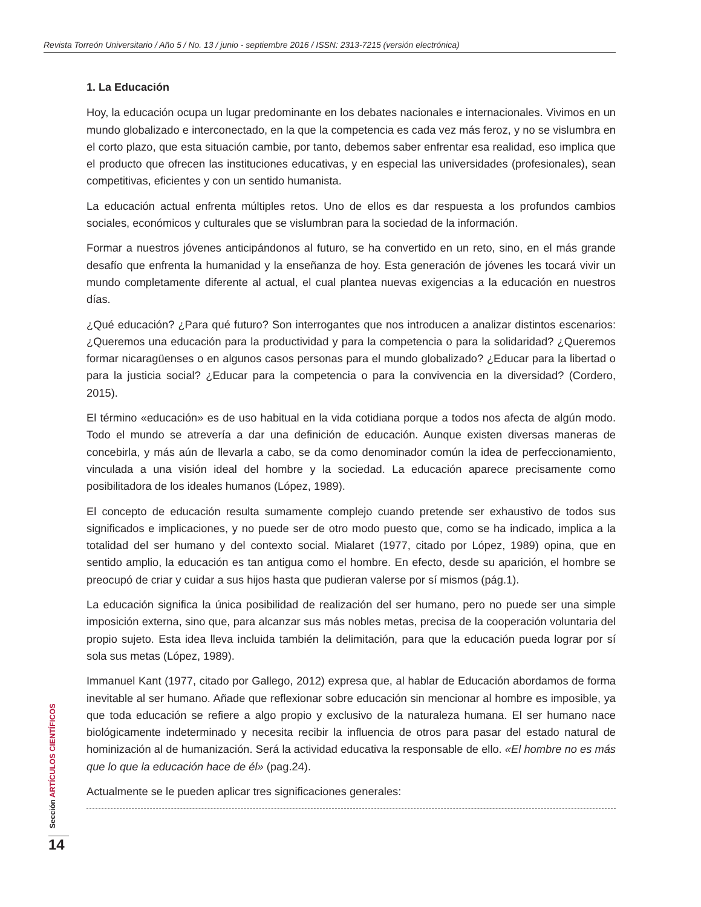Revista Torreón Universitario / Año 5 / No. 13 / junio - septiembre 2016 / ISSN: 2313-7215 (versión electrónica)
1. La Educación
Hoy, la educación ocupa un lugar predominante en los debates nacionales e internacionales. Vivimos en un mundo globalizado e interconectado, en la que la competencia es cada vez más feroz, y no se vislumbra en el corto plazo, que esta situación cambie, por tanto, debemos saber enfrentar esa realidad, eso implica que el producto que ofrecen las instituciones educativas, y en especial las universidades (profesionales), sean competitivas, eficientes y con un sentido humanista.
La educación actual enfrenta múltiples retos. Uno de ellos es dar respuesta a los profundos cambios sociales, económicos y culturales que se vislumbran para la sociedad de la información.
Formar a nuestros jóvenes anticipándonos al futuro, se ha convertido en un reto, sino, en el más grande desafío que enfrenta la humanidad y la enseñanza de hoy. Esta generación de jóvenes les tocará vivir un mundo completamente diferente al actual, el cual plantea nuevas exigencias a la educación en nuestros días.
¿Qué educación? ¿Para qué futuro? Son interrogantes que nos introducen a analizar distintos escenarios: ¿Queremos una educación para la productividad y para la competencia o para la solidaridad? ¿Queremos formar nicaragüenses o en algunos casos personas para el mundo globalizado? ¿Educar para la libertad o para la justicia social? ¿Educar para la competencia o para la convivencia en la diversidad? (Cordero, 2015).
El término «educación» es de uso habitual en la vida cotidiana porque a todos nos afecta de algún modo. Todo el mundo se atrevería a dar una definición de educación. Aunque existen diversas maneras de concebirla, y más aún de llevarla a cabo, se da como denominador común la idea de perfeccionamiento, vinculada a una visión ideal del hombre y la sociedad. La educación aparece precisamente como posibilitadora de los ideales humanos (López, 1989).
El concepto de educación resulta sumamente complejo cuando pretende ser exhaustivo de todos sus significados e implicaciones, y no puede ser de otro modo puesto que, como se ha indicado, implica a la totalidad del ser humano y del contexto social. Mialaret (1977, citado por López, 1989) opina, que en sentido amplio, la educación es tan antigua como el hombre. En efecto, desde su aparición, el hombre se preocupó de criar y cuidar a sus hijos hasta que pudieran valerse por sí mismos (pág.1).
La educación significa la única posibilidad de realización del ser humano, pero no puede ser una simple imposición externa, sino que, para alcanzar sus más nobles metas, precisa de la cooperación voluntaria del propio sujeto. Esta idea lleva incluida también la delimitación, para que la educación pueda lograr por sí sola sus metas (López, 1989).
Immanuel Kant (1977, citado por Gallego, 2012) expresa que, al hablar de Educación abordamos de forma inevitable al ser humano. Añade que reflexionar sobre educación sin mencionar al hombre es imposible, ya que toda educación se refiere a algo propio y exclusivo de la naturaleza humana. El ser humano nace biológicamente indeterminado y necesita recibir la influencia de otros para pasar del estado natural de hominización al de humanización. Será la actividad educativa la responsable de ello. «El hombre no es más que lo que la educación hace de él» (pag.24).
Actualmente se le pueden aplicar tres significaciones generales:
Sección ARTÍCULOS CIENTÍFICOS
14